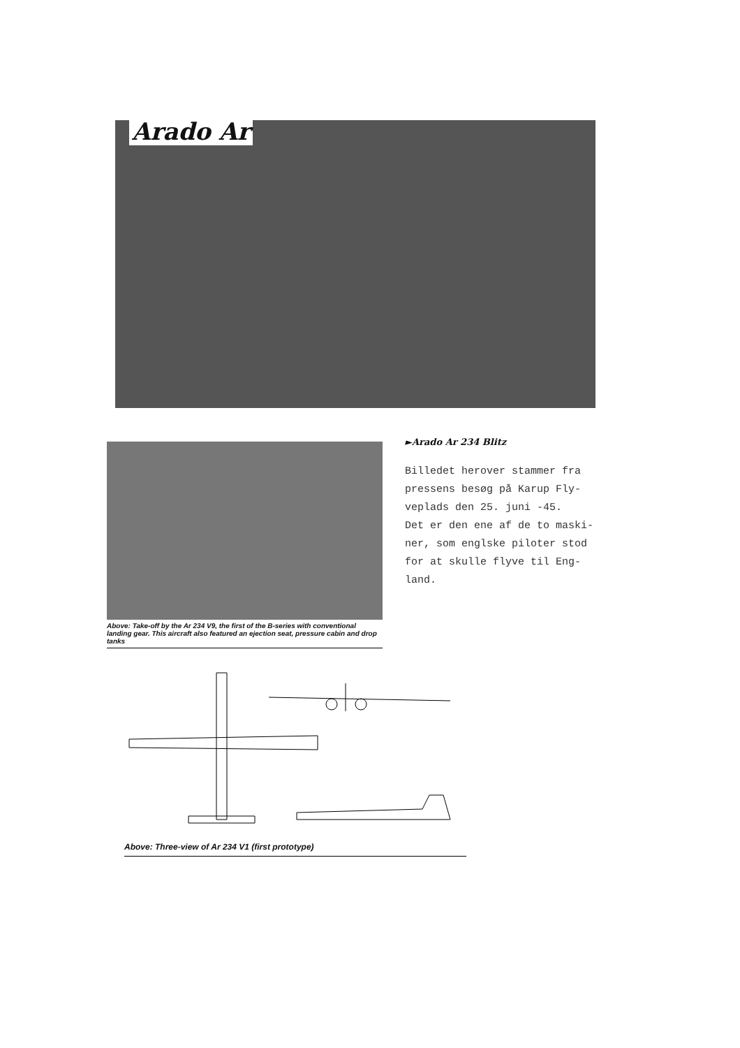Arado Ar
Above: Take-off by the Ar 234 V9, the first of the B-series with conventional landing gear. This aircraft also featured an ejection seat, pressure cabin and drop tanks
►Arado Ar 234 Blitz
Billedet herover stammer fra
pressens besøg på Karup Fly-
veplads den 25. juni -45.
Det er den ene af de to maski-
ner, som englske piloter stod
for at skulle flyve til Eng-
land.
Above: Three-view of Ar 234 V1 (first prototype)